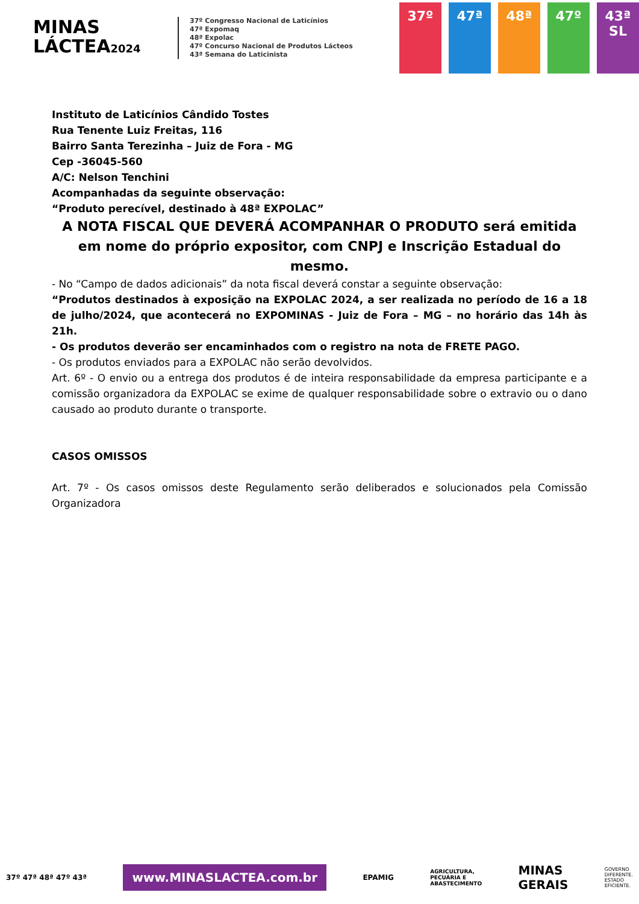MINAS
LÁCTEA2024
37º Congresso Nacional de Laticínios
47ª Expomaq
48ª Expolac
47º Concurso Nacional de Produtos Lácteos
43ª Semana do Laticinista
37º 47ª 48ª 47º 43ª
SL
Instituto de Laticínios Cândido Tostes
Rua Tenente Luiz Freitas, 116
Bairro Santa Terezinha – Juiz de Fora - MG
Cep -36045-560
A/C: Nelson Tenchini
Acompanhadas da seguinte observação:
“Produto perecível, destinado à 48ª EXPOLAC”
A NOTA FISCAL QUE DEVERÁ ACOMPANHAR O PRODUTO será emitida em nome do próprio expositor, com CNPJ e Inscrição Estadual do mesmo.
- No “Campo de dados adicionais” da nota fiscal deverá constar a seguinte observação:
“Produtos destinados à exposição na EXPOLAC 2024, a ser realizada no período de 16 a 18 de julho/2024, que acontecerá no EXPOMINAS - Juiz de Fora – MG – no horário das 14h às 21h.
- Os produtos deverão ser encaminhados com o registro na nota de FRETE PAGO.
- Os produtos enviados para a EXPOLAC não serão devolvidos.
Art. 6º - O envio ou a entrega dos produtos é de inteira responsabilidade da empresa participante e a comissão organizadora da EXPOLAC se exime de qualquer responsabilidade sobre o extravio ou o dano causado ao produto durante o transporte.
CASOS OMISSOS
Art. 7º - Os casos omissos deste Regulamento serão deliberados e solucionados pela Comissão Organizadora
37º 47ª 48ª 47º 43ª
www.MINASLACTEA.com.br
EPAMIG
AGRICULTURA,
PECUÁRIA E
ABASTECIMENTO
MINAS
GERAIS
GOVERNO
DIFERENTE.
ESTADO
EFICIENTE.